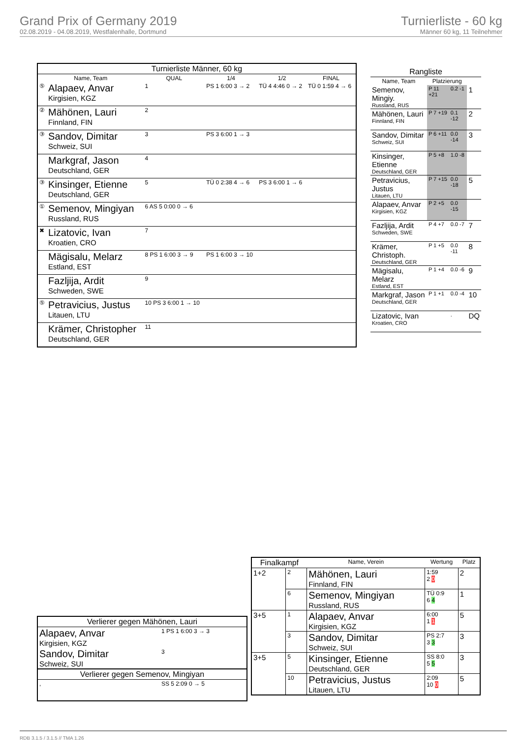Grand Prix of Germany 2019
02.08.2019 - 04.08.2019, Westfalenhalle, Dortmund
Turnierliste - 60 kg
Männer 60 kg, 11 Teilnehmer
| Turnierliste Männer, 60 kg | | | | | |
| --- | --- | --- | --- | --- | --- |
| Name, Team | | QUAL | 1/4 | 1/2 | FINAL |
| ⑤ | Alapaev, Anvar Kirgisien, KGZ | 1 | PS 1 6:00 3 → 2 | TÜ 4 4:46 0 → 2 | TÜ 0 1:59 4 → 6 |
| ② | Mähönen, Lauri Finnland, FIN | 2 | | | |
| ③ | Sandov, Dimitar Schweiz, SUI | 3 | PS 3 6:00 1 → 3 | | |
| | Markgraf, Jason Deutschland, GER | 4 | | | |
| ③ | Kinsinger, Etienne Deutschland, GER | 5 | TÜ 0 2:38 4 → 6 | PS 3 6:00 1 → 6 | |
| ① | Semenov, Mingiyan Russland, RUS | 6 AS 5 0:00 0 → 6 | | | |
| ✖ | Lizatovic, Ivan Kroatien, CRO | 7 | | | |
| | Mägisalu, Melarz Estland, EST | 8 PS 1 6:00 3 → 9 | PS 1 6:00 3 → 10 | | |
| | Fazljija, Ardit Schweden, SWE | 9 | | | |
| ⑤ | Petravicius, Justus Litauen, LTU | 10 PS 3 6:00 1 → 10 | | | |
| | Krämer, Christopher Deutschland, GER | 11 | | | |
| Rangliste | | | |
| --- | --- | --- | --- |
| Name, Team | Platzierung | | |
| Semenov, Mingiy. Russland, RUS | P 11 +21 | 0.2 -1 | 1 |
| Mähönen, Lauri Finnland, FIN | P 7 +19 | 0.1 -12 | 2 |
| Sandov, Dimitar Schweiz, SUI | P 6 +11 | 0.0 -14 | 3 |
| Kinsinger, Etienne Deutschland, GER | P 5 +8 | 1.0 -8 | |
| Petravicius, Justus Litauen, LTU | P 7 +15 | 0.0 -18 | 5 |
| Alapaev, Anvar Kirgisien, KGZ | P 2 +5 | 0.0 -15 | |
| Fazljija, Ardit Schweden, SWE | P 4 +7 | 0.0 -7 | 7 |
| Krämer, Christoph. Deutschland, GER | P 1 +5 | 0.0 -11 | 8 |
| Mägisalu, Melarz Estland, EST | P 1 +4 | 0.0 -6 | 9 |
| Markgraf, Jason Deutschland, GER | P 1 +1 | 0.0 -4 | 10 |
| Lizatovic, Ivan Kroatien, CRO | | . | DQ |
| Finalkampf | | Name, Verein | Wertung | Platz |
| --- | --- | --- | --- | --- |
| 1+2 | 2 | Mähönen, Lauri Finnland, FIN | 1:59 2 0 | 2 |
| | 6 | Semenov, Mingiyan Russland, RUS | TÜ 0:9 6 4 | 1 |
| 3+5 | 1 | Alapaev, Anvar Kirgisien, KGZ | 6:00 1 1 | 5 |
| | 3 | Sandov, Dimitar Schweiz, SUI | PS 2:7 3 3 | 3 |
| 3+5 | 5 | Kinsinger, Etienne Deutschland, GER | SS 8:0 5 5 | 3 |
| | 10 | Petravicius, Justus Litauen, LTU | 2:09 10 0 | 5 |
| Verlierer gegen Mähönen, Lauri | |
| --- | --- |
| Alapaev, Anvar Kirgisien, KGZ | 1 PS 1 6:00 3 → 3 |
| Sandov, Dimitar Schweiz, SUI | 3 |
| Verlierer gegen Semenov, Mingiyan | |
| , | SS 5 2:09 0 → 5 |
RDB 3.1.5 / 3.1.5 // TMA 1.26